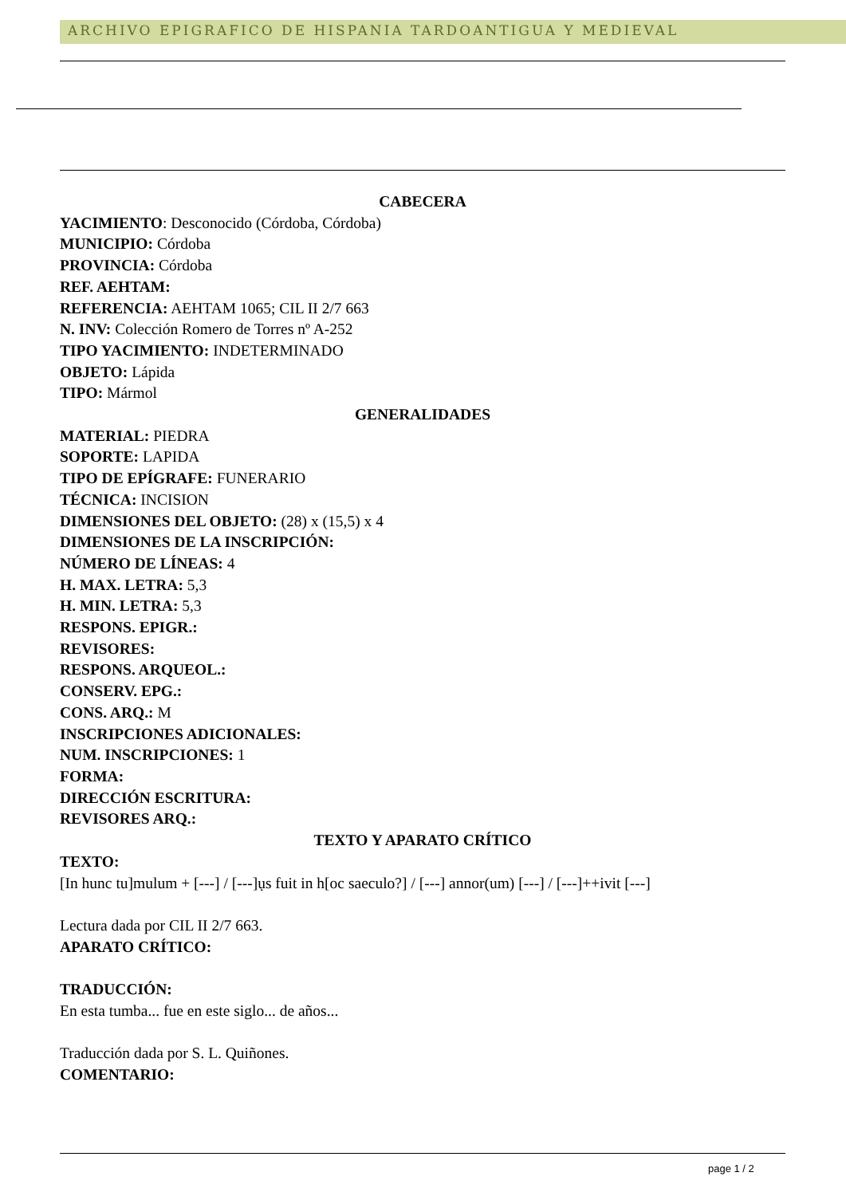ARCHIVO EPIGRAFICO DE HISPANIA TARDOANTIGUA Y MEDIEVAL
CABECERA
YACIMIENTO: Desconocido (Córdoba, Córdoba)
MUNICIPIO: Córdoba
PROVINCIA: Córdoba
REF. AEHTAM:
REFERENCIA: AEHTAM 1065; CIL II 2/7 663
N. INV: Colección Romero de Torres nº A-252
TIPO YACIMIENTO: INDETERMINADO
OBJETO: Lápida
TIPO: Mármol
GENERALIDADES
MATERIAL: PIEDRA
SOPORTE: LAPIDA
TIPO DE EPÍGRAFE: FUNERARIO
TÉCNICA: INCISION
DIMENSIONES DEL OBJETO: (28) x (15,5) x 4
DIMENSIONES DE LA INSCRIPCIÓN:
NÚMERO DE LÍNEAS: 4
H. MAX. LETRA: 5,3
H. MIN. LETRA: 5,3
RESPONS. EPIGR.:
REVISORES:
RESPONS. ARQUEOL.:
CONSERV. EPG.:
CONS. ARQ.: M
INSCRIPCIONES ADICIONALES:
NUM. INSCRIPCIONES: 1
FORMA:
DIRECCIÓN ESCRITURA:
REVISORES ARQ.:
TEXTO Y APARATO CRÍTICO
TEXTO:
[In hunc tu]mulum + [---] / [---]ụs fuit in h[oc saeculo?] / [---] annor(um) [---] / [---]++ivit [---]
Lectura dada por CIL II 2/7 663.
APARATO CRÍTICO:
TRADUCCIÓN:
En esta tumba... fue en este siglo... de años...
Traducción dada por S. L. Quiñones.
COMENTARIO:
page 1 / 2